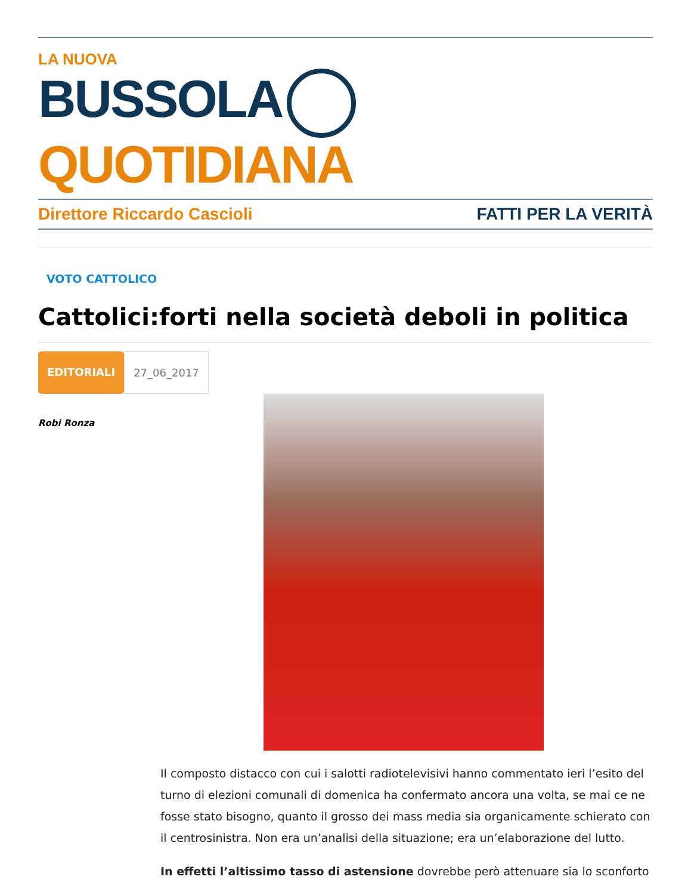LA NUOVA
BUSSOLA QUOTIDIANA
Direttore Riccardo Cascioli FATTI PER LA VERITÀ
VOTO CATTOLICO
Cattolici:forti nella società deboli in politica
EDITORIALI 27_06_2017
Robi Ronza
Il composto distacco con cui i salotti radiotelevisivi hanno commentato ieri l’esito del turno di elezioni comunali di domenica ha confermato ancora una volta, se mai ce ne fosse stato bisogno, quanto il grosso dei mass media sia organicamente schierato con il centrosinistra. Non era un’analisi della situazione; era un’elaborazione del lutto.
In effetti l’altissimo tasso di astensione dovrebbe però attenuare sia lo sconforto